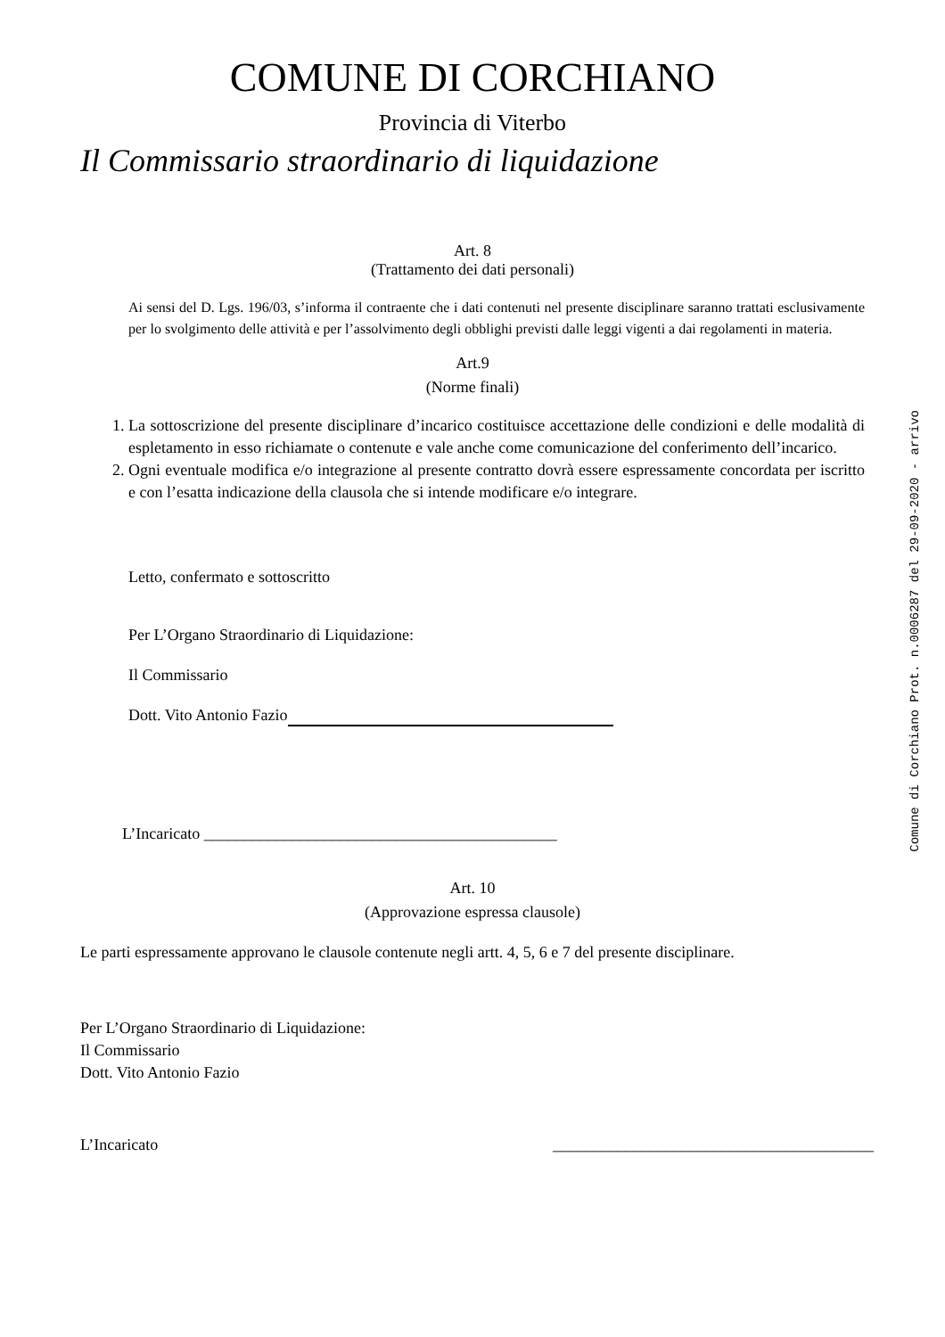COMUNE DI CORCHIANO
Provincia di Viterbo
Il Commissario straordinario di liquidazione
Art. 8
(Trattamento dei dati personali)
Ai sensi del D. Lgs. 196/03, s’informa il contraente che i dati contenuti nel presente disciplinare saranno trattati esclusivamente per lo svolgimento delle attività e per l’assolvimento degli obblighi previsti dalle leggi vigenti a dai regolamenti in materia.
Art.9
(Norme finali)
1. La sottoscrizione del presente disciplinare d’incarico costituisce accettazione delle condizioni e delle modalità di espletamento in esso richiamate o contenute e vale anche come comunicazione del conferimento dell’incarico.
2. Ogni eventuale modifica e/o integrazione al presente contratto dovrà essere espressamente concordata per iscritto e con l’esatta indicazione della clausola che si intende modificare e/o integrare.
Letto, confermato e sottoscritto
Per L’Organo Straordinario di Liquidazione:
Il Commissario
Dott. Vito Antonio Fazio
L’Incaricato ____________________________________________
Art. 10
(Approvazione espressa clausole)
Le parti espressamente approvano le clausole contenute negli artt. 4, 5, 6 e 7 del presente disciplinare.
Per L’Organo Straordinario di Liquidazione:
Il Commissario
Dott. Vito Antonio Fazio
L’Incaricato ________________________________________
Comune di Corchiano Prot. n.0006287 del 29-09-2020 - arrivo